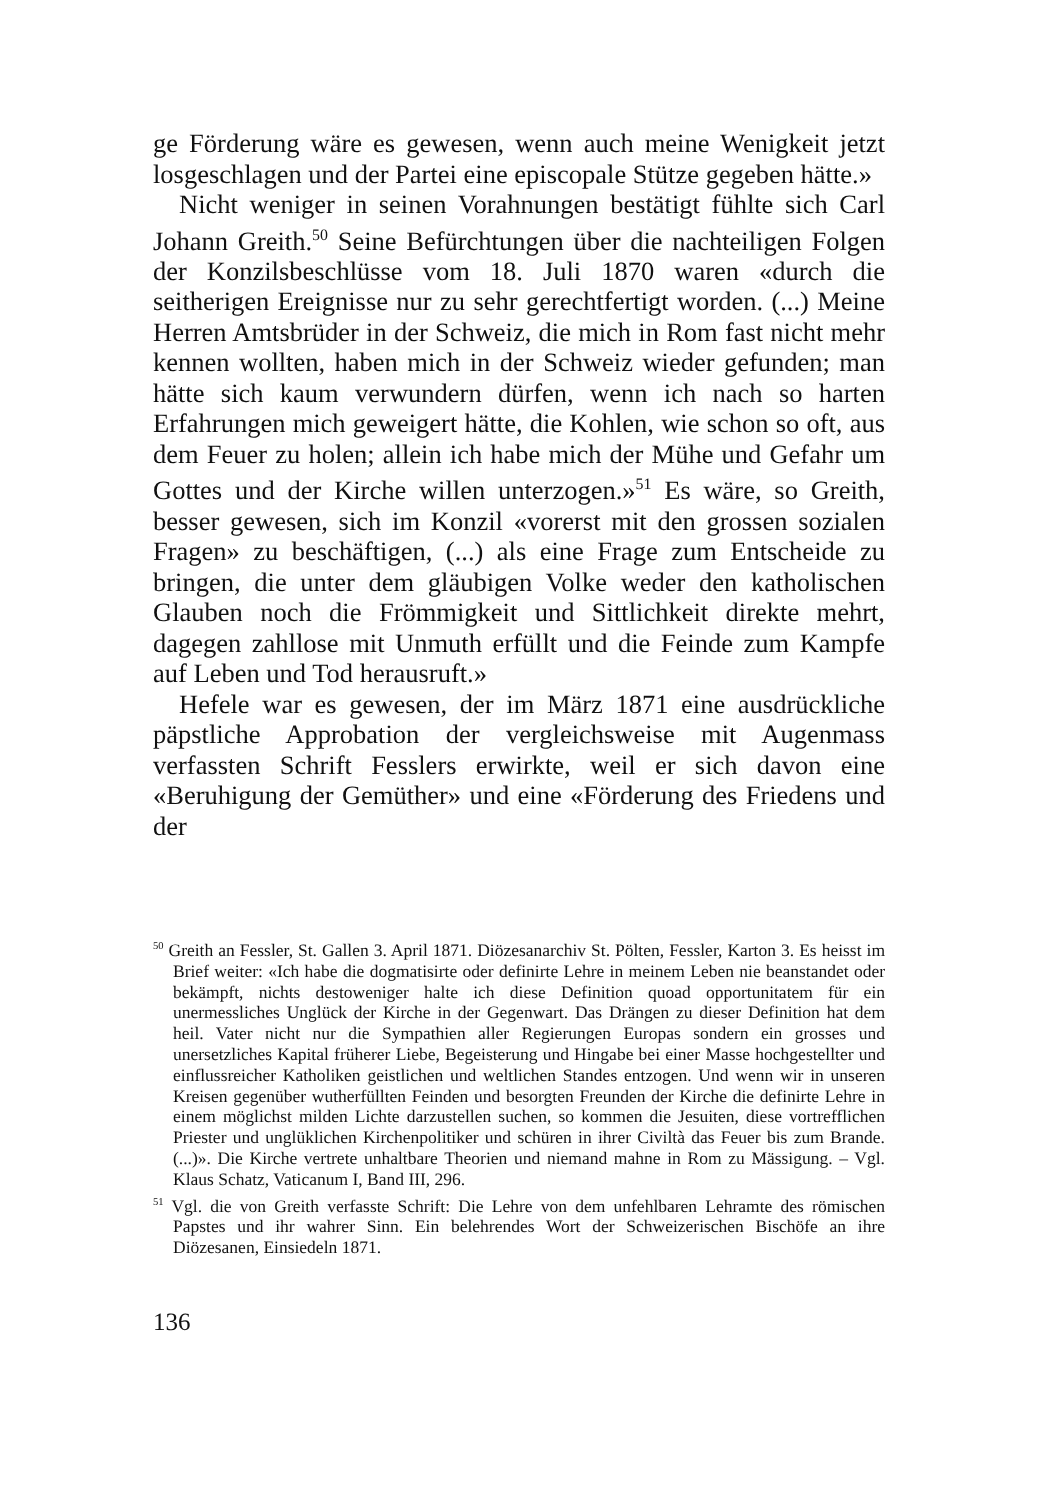ge Förderung wäre es gewesen, wenn auch meine Wenigkeit jetzt losgeschlagen und der Partei eine episcopale Stütze gegeben hätte.»
Nicht weniger in seinen Vorahnungen bestätigt fühlte sich Carl Johann Greith.<sup>50</sup> Seine Befürchtungen über die nachteiligen Folgen der Konzilsbeschlüsse vom 18. Juli 1870 waren «durch die seitherigen Ereignisse nur zu sehr gerechtfertigt worden. (...) Meine Herren Amtsbrüder in der Schweiz, die mich in Rom fast nicht mehr kennen wollten, haben mich in der Schweiz wieder gefunden; man hätte sich kaum verwundern dürfen, wenn ich nach so harten Erfahrungen mich geweigert hätte, die Kohlen, wie schon so oft, aus dem Feuer zu holen; allein ich habe mich der Mühe und Gefahr um Gottes und der Kirche willen unterzogen.»<sup>51</sup> Es wäre, so Greith, besser gewesen, sich im Konzil «vorerst mit den grossen sozialen Fragen» zu beschäftigen, (...) als eine Frage zum Entscheide zu bringen, die unter dem gläubigen Volke weder den katholischen Glauben noch die Frömmigkeit und Sittlichkeit direkte mehrt, dagegen zahllose mit Unmuth erfüllt und die Feinde zum Kampfe auf Leben und Tod herausruft.»
Hefele war es gewesen, der im März 1871 eine ausdrückliche päpstliche Approbation der vergleichsweise mit Augenmass verfassten Schrift Fesslers erwirkte, weil er sich davon eine «Beruhigung der Gemüther» und eine «Förderung des Friedens und der
<sup>50</sup> Greith an Fessler, St. Gallen 3. April 1871. Diözesanarchiv St. Pölten, Fessler, Karton 3. Es heisst im Brief weiter: «Ich habe die dogmatisirte oder definirte Lehre in meinem Leben nie beanstandet oder bekämpft, nichts destoweniger halte ich diese Definition quoad opportunitatem für ein unermessliches Unglück der Kirche in der Gegenwart. Das Drängen zu dieser Definition hat dem heil. Vater nicht nur die Sympathien aller Regierungen Europas sondern ein grosses und unersetzliches Kapital früherer Liebe, Begeisterung und Hingabe bei einer Masse hochgestellter und einflussreicher Katholiken geistlichen und weltlichen Standes entzogen. Und wenn wir in unseren Kreisen gegenüber wutherfüllten Feinden und besorgten Freunden der Kirche die definirte Lehre in einem möglichst milden Lichte darzustellen suchen, so kommen die Jesuiten, diese vortrefflichen Priester und unglüklichen Kirchenpolitiker und schüren in ihrer Civiltà das Feuer bis zum Brande. (...)». Die Kirche vertrete unhaltbare Theorien und niemand mahne in Rom zu Mässigung. – Vgl. Klaus Schatz, Vaticanum I, Band III, 296.
<sup>51</sup> Vgl. die von Greith verfasste Schrift: Die Lehre von dem unfehlbaren Lehramte des römischen Papstes und ihr wahrer Sinn. Ein belehrendes Wort der Schweizerischen Bischöfe an ihre Diözesanen, Einsiedeln 1871.
136